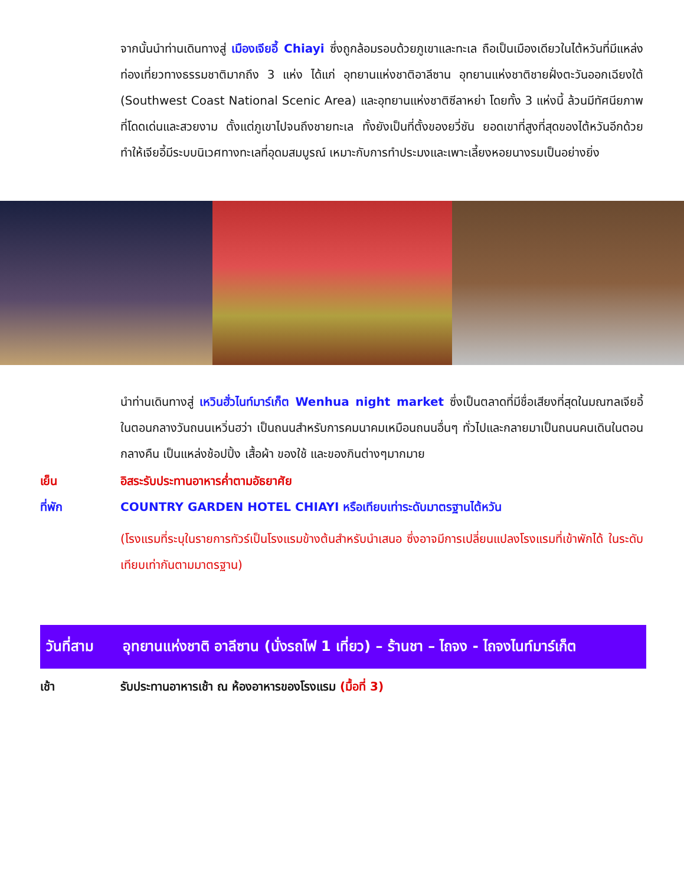จากนั้นนำท่านเดินทางสู่ เมืองเจียอี้ Chiayi ซึ่งถูกล้อมรอบด้วยภูเขาและทะเล ถือเป็นเมืองเดียวในไต้หวันที่มีแหล่งท่องเที่ยวทางธรรมชาติมากถึง 3 แห่ง ได้แก่ อุทยานแห่งชาติอาลีซาน อุทยานแห่งชาติชายฝั่งตะวันออกเฉียงใต้ (Southwest Coast National Scenic Area) และอุทยานแห่งชาติซีลาหย่า โดยทั้ง 3 แห่งนี้ ล้วนมีทัศนียภาพที่โดดเด่นและสวยงาม ตั้งแต่ภูเขาไปจนถึงชายทะเล ทั้งยังเป็นที่ตั้งของยวี่ซัน ยอดเขาที่สูงที่สุดของไต้หวันอีกด้วย ทำให้เจียอี้มีระบบนิเวศทางทะเลที่อุดมสมบูรณ์ เหมาะกับการทำประมงและเพาะเลี้ยงหอยนางรมเป็นอย่างยิ่ง
นำท่านเดินทางสู่ เหวินฮั่วไนท์มาร์เก็ต Wenhua night market ซึ่งเป็นตลาดที่มีชื่อเสียงที่สุดในมณฑลเจียอี้ ในตอนกลางวันถนนเหวิ่นฮว่า เป็นถนนสำหรับการคมนาคมเหมือนถนนอื่นๆ ทั่วไปและกลายมาเป็นถนนคนเดินในตอนกลางคืน เป็นแหล่งช้อปปิ้ง เสื้อผ้า ของใช้ และของกินต่างๆมากมาย
เย็น อิสระรับประทานอาหารค่ำตามอัธยาศัย
ที่พัก COUNTRY GARDEN HOTEL CHIAYI หรือเทียบเท่าระดับมาตรฐานไต้หวัน
(โรงแรมที่ระบุในรายการทัวร์เป็นโรงแรมข้างต้นสำหรับนำเสนอ ซึ่งอาจมีการเปลี่ยนแปลงโรงแรมที่เข้าพักได้ ในระดับเทียบเท่ากันตามมาตรฐาน)
วันที่สาม อุทยานแห่งชาติ อาลีซาน (นั่งรถไฟ 1 เที่ยว) – ร้านชา – ไถจง - ไถจงไนท์มาร์เก็ต
เช้า รับประทานอาหารเช้า ณ ห้องอาหารของโรงแรม (มื้อที่ 3)